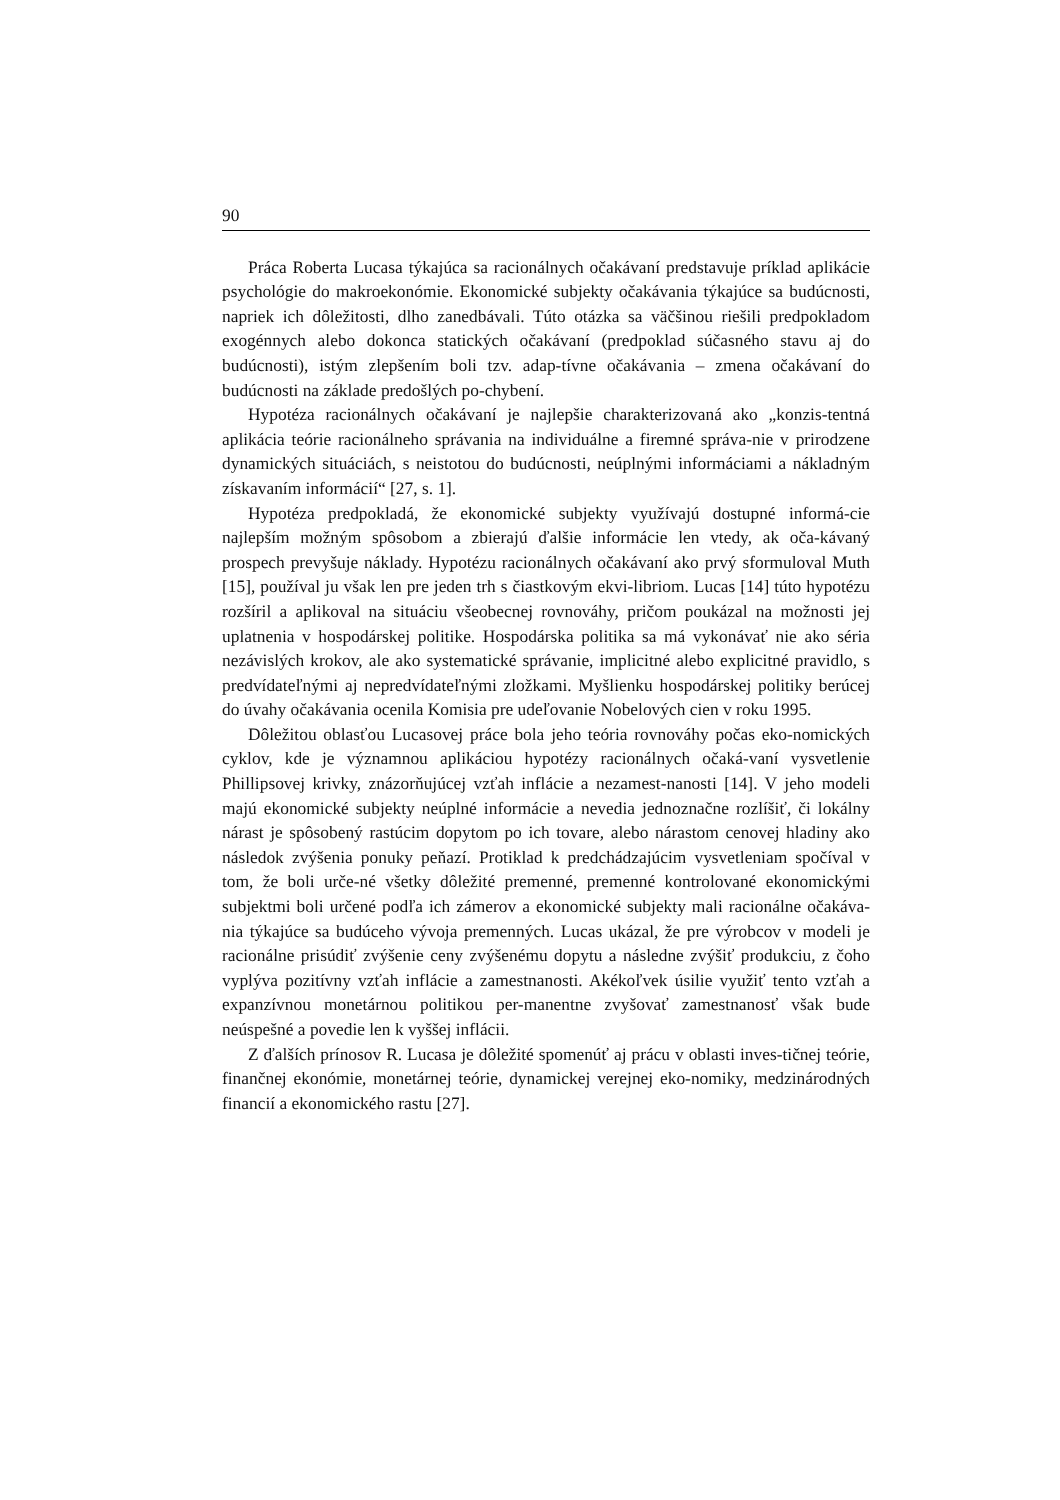90
Práca Roberta Lucasa týkajúca sa racionálnych očakávaní predstavuje príklad aplikácie psychológie do makroekonómie. Ekonomické subjekty očakávania týkajúce sa budúcnosti, napriek ich dôležitosti, dlho zanedbávali. Túto otázka sa väčšinou riešili predpokladom exogénnych alebo dokonca statických očakávaní (predpoklad súčasného stavu aj do budúcnosti), istým zlepšením boli tzv. adap-tívne očakávania – zmena očakávaní do budúcnosti na základe predošlých po-chybení.
Hypotéza racionálnych očakávaní je najlepšie charakterizovaná ako „konzis-tentná aplikácia teórie racionálneho správania na individuálne a firemné správa-nie v prirodzene dynamických situáciách, s neistotou do budúcnosti, neúplnými informáciami a nákladným získavaním informácií“ [27, s. 1].
Hypotéza predpokladá, že ekonomické subjekty využívajú dostupné informá-cie najlepším možným spôsobom a zbierajú ďalšie informácie len vtedy, ak oča-kávaný prospech prevyšuje náklady. Hypotézu racionálnych očakávaní ako prvý sformuloval Muth [15], používal ju však len pre jeden trh s čiastkovým ekvi-libriom. Lucas [14] túto hypotézu rozšíril a aplikoval na situáciu všeobecnej rovnováhy, pričom poukázal na možnosti jej uplatnenia v hospodárskej politike. Hospodárska politika sa má vykonávať nie ako séria nezávislých krokov, ale ako systematické správanie, implicitné alebo explicitné pravidlo, s predvídateľnými aj nepredvídateľnými zložkami. Myšlienku hospodárskej politiky berúcej do úvahy očakávania ocenila Komisia pre udeľovanie Nobelových cien v roku 1995.
Dôležitou oblasťou Lucasovej práce bola jeho teória rovnováhy počas eko-nomických cyklov, kde je významnou aplikáciou hypotézy racionálnych očaká-vaní vysvetlenie Phillipsovej krivky, znázorňujúcej vzťah inflácie a nezamest-nanosti [14]. V jeho modeli majú ekonomické subjekty neúplné informácie a nevedia jednoznačne rozlíšiť, či lokálny nárast je spôsobený rastúcim dopytom po ich tovare, alebo nárastom cenovej hladiny ako následok zvýšenia ponuky peňazí. Protiklad k predchádzajúcim vysvetleniam spočíval v tom, že boli urče-né všetky dôležité premenné, premenné kontrolované ekonomickými subjektmi boli určené podľa ich zámerov a ekonomické subjekty mali racionálne očakáva-nia týkajúce sa budúceho vývoja premenných. Lucas ukázal, že pre výrobcov v modeli je racionálne prisúdiť zvýšenie ceny zvýšenému dopytu a následne zvýšiť produkciu, z čoho vyplýva pozitívny vzťah inflácie a zamestnanosti. Akékoľvek úsilie využiť tento vzťah a expanzívnou monetárnou politikou per-manentne zvyšovať zamestnanosť však bude neúspešné a povedie len k vyššej inflácii.
Z ďalších prínosov R. Lucasa je dôležité spomenúť aj prácu v oblasti inves-tičnej teórie, finančnej ekonómie, monetárnej teórie, dynamickej verejnej eko-nomiky, medzinárodných financií a ekonomického rastu [27].